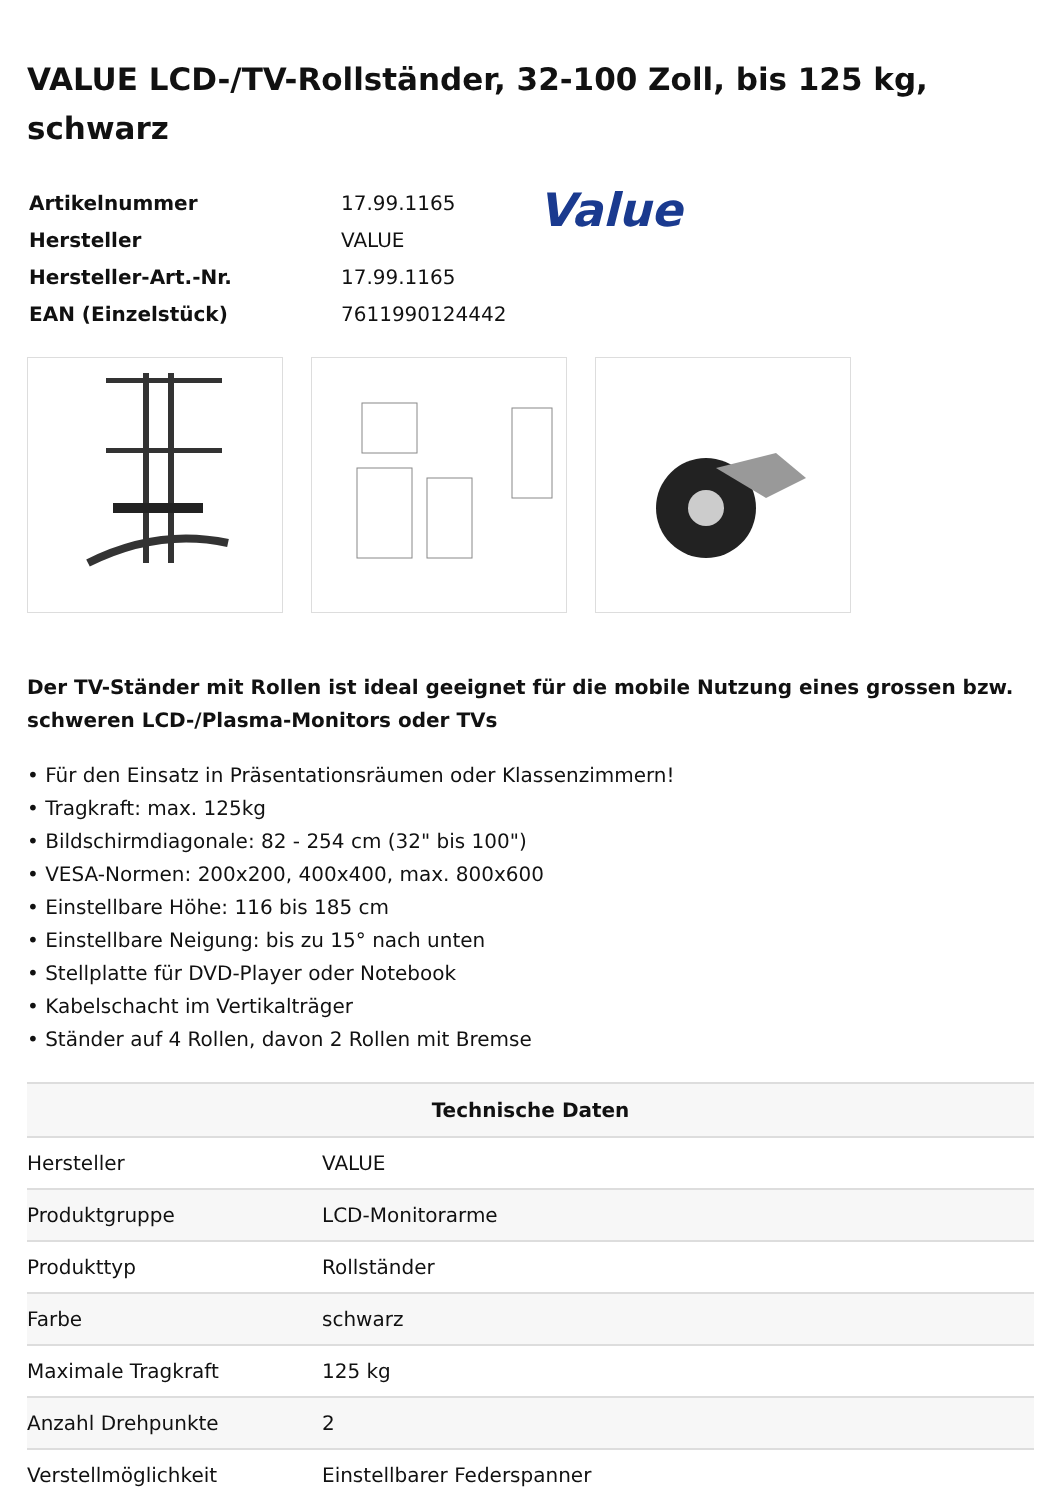VALUE LCD-/TV-Rollständer, 32-100 Zoll, bis 125 kg, schwarz
| Artikelnummer | 17.99.1165 |
| Hersteller | VALUE |
| Hersteller-Art.-Nr. | 17.99.1165 |
| EAN (Einzelstück) | 7611990124442 |
Value
Der TV-Ständer mit Rollen ist ideal geeignet für die mobile Nutzung eines grossen bzw. schweren LCD-/Plasma-Monitors oder TVs
• Für den Einsatz in Präsentationsräumen oder Klassenzimmern!
• Tragkraft: max. 125kg
• Bildschirmdiagonale: 82 - 254 cm (32" bis 100")
• VESA-Normen: 200x200, 400x400, max. 800x600
• Einstellbare Höhe: 116 bis 185 cm
• Einstellbare Neigung: bis zu 15° nach unten
• Stellplatte für DVD-Player oder Notebook
• Kabelschacht im Vertikalträger
• Ständer auf 4 Rollen, davon 2 Rollen mit Bremse
| Technische Daten | |
| --- | --- |
| Hersteller | VALUE |
| Produktgruppe | LCD-Monitorarme |
| Produkttyp | Rollständer |
| Farbe | schwarz |
| Maximale Tragkraft | 125 kg |
| Anzahl Drehpunkte | 2 |
| Verstellmöglichkeit | Einstellbarer Federspanner |